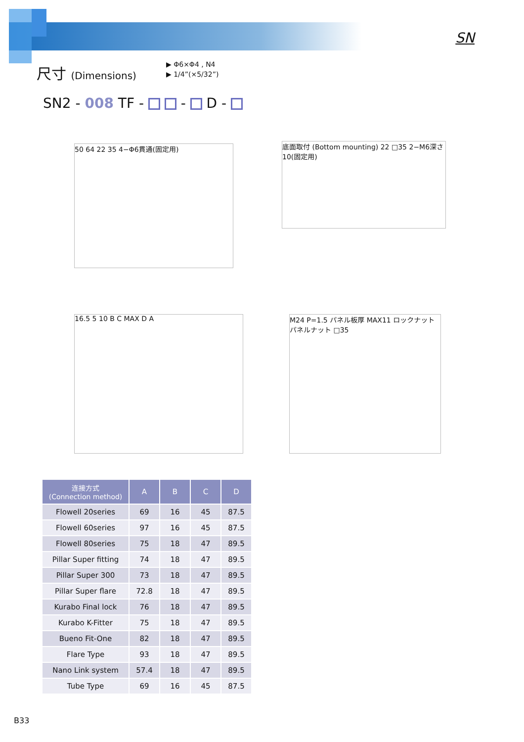SN
尺寸 (Dimensions)
▶ Φ6×Φ4 , N4
▶ 1/4”(×5/32”)
SN2 - 008 TF - - D -
50 64 22 35 4−Φ6貫通(固定用)
底面取付 (Bottom mounting) 22 □35 2−M6深さ10(固定用)
16.5 5 10 B C MAX D A
M24 P=1.5 パネル板厚 MAX11 ロックナット パネルナット □35
| 连接方式 (Connection method) | A | B | C | D |
| --- | --- | --- | --- | --- |
| Flowell 20series | 69 | 16 | 45 | 87.5 |
| Flowell 60series | 97 | 16 | 45 | 87.5 |
| Flowell 80series | 75 | 18 | 47 | 89.5 |
| Pillar Super fitting | 74 | 18 | 47 | 89.5 |
| Pillar Super 300 | 73 | 18 | 47 | 89.5 |
| Pillar Super flare | 72.8 | 18 | 47 | 89.5 |
| Kurabo Final lock | 76 | 18 | 47 | 89.5 |
| Kurabo K-Fitter | 75 | 18 | 47 | 89.5 |
| Bueno Fit-One | 82 | 18 | 47 | 89.5 |
| Flare Type | 93 | 18 | 47 | 89.5 |
| Nano Link system | 57.4 | 18 | 47 | 89.5 |
| Tube Type | 69 | 16 | 45 | 87.5 |
B33